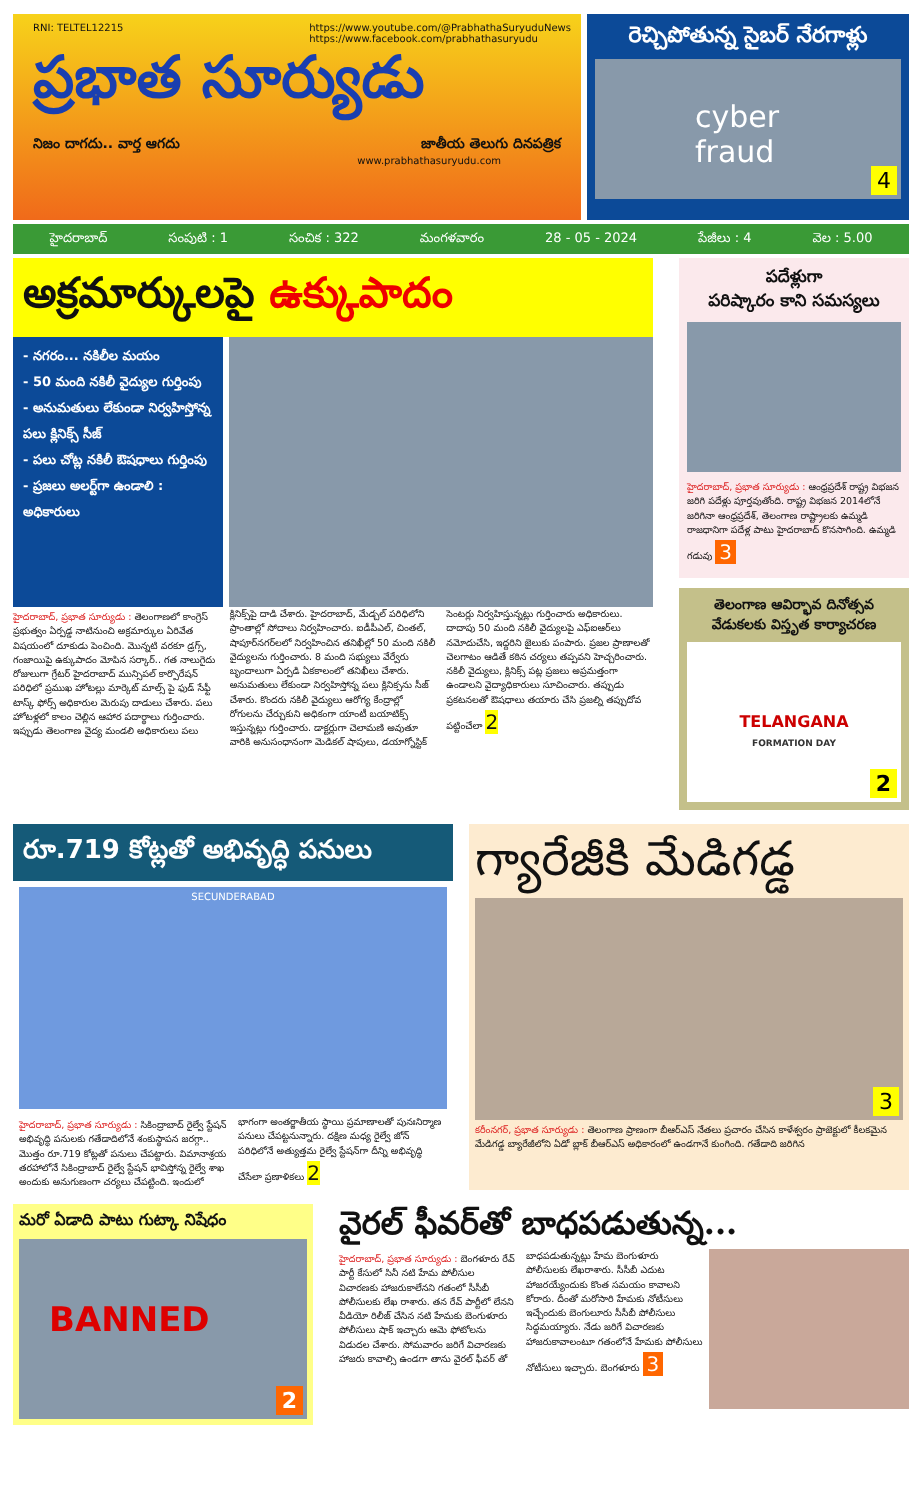RNI: TELTEL12215
https://www.youtube.com/@PrabhathaSuryuduNews
https://www.facebook.com/prabhathasuryudu
ప్రభాత సూర్యుడు
నిజం దాగదు.. వార్త ఆగదు జాతీయ తెలుగు దినపత్రిక
www.prabhathasuryudu.com
రెచ్చిపోతున్న సైబర్ నేరగాళ్లు
cyber fraud
4
హైదరాబాద్ సంపుటి : 1 సంచిక : 322 మంగళవారం 28 - 05 - 2024 పేజీలు : 4 వెల : 5.00
అక్రమార్కులపై ఉక్కుపాదం
- నగరం... నకిలీల మయం
- 50 మంది నకిలీ వైద్యుల గుర్తింపు
- అనుమతులు లేకుండా నిర్వహిస్తోన్న పలు క్లినిక్స్ సీజ్
- పలు చోట్ల నకిలీ ఔషధాలు గుర్తింపు
- ప్రజలు అలర్ట్‌గా ఉండాలి : అధికారులు
హైదరాబాద్, ప్రభాత సూర్యుడు : తెలంగాణలో కాంగ్రెస్ ప్రభుత్వం ఏర్పడ్డ నాటినుంచి అక్రమార్కుల ఏరివేత విషయంలో దూకుడు పెంచింది. మొన్నటి వరకూ డ్రగ్స్, గంజాయిపై ఉక్కుపాదం మోపిన సర్కార్.. గత నాలుగైదు రోజులుగా గ్రేటర్ హైదరాబాద్ మున్సిపల్ కార్పొరేషన్ పరిధిలో ప్రముఖ హోటల్లు మార్కెట్ మాల్స్ పై ఫుడ్ సేఫ్టీ టాస్క్ ఫోర్స్ అధికారుల మెరుపు దాడులు చేశారు. పలు హోటళ్లలో కాలం చెల్లిన ఆహార పదార్థాలు గుర్తించారు. ఇప్పుడు తెలంగాణ వైద్య మండలి అధికారులు పలు క్లినిక్స్‌పై దాడి చేశారు. హైదరాబాద్, మేడ్చల్ పరిధిలోని ప్రాంతాల్లో సోదాలు నిర్వహించారు. ఐడీపీఎల్, చింతల్, షాపూర్‌నగర్‌లలో నిర్వహించిన తనిఖీల్లో 50 మంది నకిలీ వైద్యులను గుర్తించారు. 8 మంది సభ్యులు వేర్వేరు బృందాలుగా ఏర్పడి ఏకకాలంలో తనిఖీలు చేశారు. అనుమతులు లేకుండా నిర్వహిస్తోన్న పలు క్లినిక్సను సీజ్ చేశారు. కొందరు నకిలీ వైద్యులు ఆరోగ్య కేంద్రాల్లో రోగులను చేర్చుకుని అధికంగా యాంటీ బయాటిక్స్ ఇస్తున్నట్లు గుర్తించారు. డాక్టర్లుగా చెలామణి అవుతూ వారికి అనుసంధానంగా మెడికల్ షాపులు, డయాగ్నోస్టిక్ సెంటర్లు నిర్వహిస్తున్నట్లు గుర్తించారు అధికారులు. దాదాపు 50 మంది నకిలీ వైద్యులపై ఎఫ్ఐఆర్‌లు నమోదుచేసి, ఇద్దరిని జైలుకు పంపారు. ప్రజల ప్రాణాలతో చెలగాటం ఆడితే కఠిన చర్యలు తప్పవని హెచ్చరించారు. నకిలీ వైద్యులు, క్లినిక్స్ పట్ల ప్రజలు అప్రమత్తంగా ఉండాలని వైద్యాధికారులు సూచించారు. తప్పుడు ప్రకటనలతో ఔషధాలు తయారు చేసి ప్రజల్ని తప్పుదోవ పట్టించేలా 2
పదేళ్లుగా
పరిష్కారం కాని సమస్యలు
హైదరాబాద్, ప్రభాత సూర్యుడు : ఆంధ్రప్రదేశ్ రాష్ట్ర విభజన జరిగి పదేళ్లు పూర్తవుతోంది. రాష్ట్ర విభజన 2014లోనే జరిగినా ఆంధ్రప్రదేశ్, తెలంగాణ రాష్ట్రాలకు ఉమ్మడి రాజధానిగా పదేళ్ల పాటు హైదరాబాద్ కొనసాగింది. ఉమ్మడి గడువు 3
తెలంగాణ ఆవిర్భావ దినోత్సవ
వేడుకలకు విస్తృత కార్యాచరణ
TELANGANA
FORMATION DAY
2
రూ.719 కోట్లతో అభివృద్ధి పనులు
SECUNDERABAD
హైదరాబాద్, ప్రభాత సూర్యుడు : సికింద్రాబాద్ రైల్వే స్టేషన్ అభివృద్ధి పనులకు గతేడాదిలోనే శంకుస్థాపన జరగ్గా.. మొత్తం రూ.719 కోట్లతో పనులు చేపట్టారు. విమానాశ్రయ తరహాలోనే సికింద్రాబాద్ రైల్వే స్టేషన్ భావిస్తోన్న రైల్వే శాఖ అందుకు అనుగుణంగా చర్యలు చేపట్టింది. ఇందులో భాగంగా అంతర్జాతీయ స్థాయి ప్రమాణాలతో పునఃనిర్మాణ పనులు చేపట్టనున్నారు. దక్షిణ మధ్య రైల్వే జోన్ పరిధిలోనే అత్యుత్తమ రైల్వే స్టేషన్‌గా దీన్ని అభివృద్ధి చేసేలా ప్రణాళికలు 2
గ్యారేజీకి మేడిగడ్డ
3
కరీంనగర్, ప్రభాత సూర్యుడు : తెలంగాణ ప్రాణంగా బీఆర్ఎస్ నేతలు ప్రచారం చేసిన కాళేశ్వరం ప్రాజెక్టులో కీలకమైన మేడిగడ్డ బ్యారేజీలోని ఏడో బ్లాక్ బీఆర్ఎస్ అధికారంలో ఉండగానే కుంగింది. గతేడాది జరిగిన
మరో ఏడాది పాటు గుట్కా నిషేధం
BANNED
2
వైరల్ ఫీవర్‌తో బాధపడుతున్న...
హైదరాబాద్, ప్రభాత సూర్యుడు : బెంగళూరు రేవ్ పార్టీ కేసులో సినీ నటి హేమ పోలీసుల విచారణకు హాజరుకాలేనని గతంలో సీసీబీ పోలీసులకు లేఖ రాశారు. తన రేవ్ పార్టీలో లేనని వీడియో రిలీజ్ చేసిన నటి హేమకు బెంగుళూరు పోలీసులు షాక్ ఇచ్చారు ఆమె ఫోటోలను విడుదల చేశారు. సోమవారం జరిగే విచారణకు హాజరు కావాల్సి ఉండగా తాను వైరల్ ఫీవర్ తో బాధపడుతున్నట్లు హేమ బెంగుళూరు పోలీసులకు లేఖరాశారు. సీసీబీ ఎదుట హాజరయ్యేందుకు కొంత సమయం కావాలని కోరారు. దీంతో మరోసారి హేమకు నోటీసులు ఇచ్చేందుకు బెంగులూరు సీసీబీ పోలీసులు సిద్ధమయ్యారు. నేడు జరిగే విచారణకు హాజరుకావాలంటూ గతంలోనే హేమకు పోలీసులు నోటీసులు ఇచ్చారు. బెంగళూరు 3